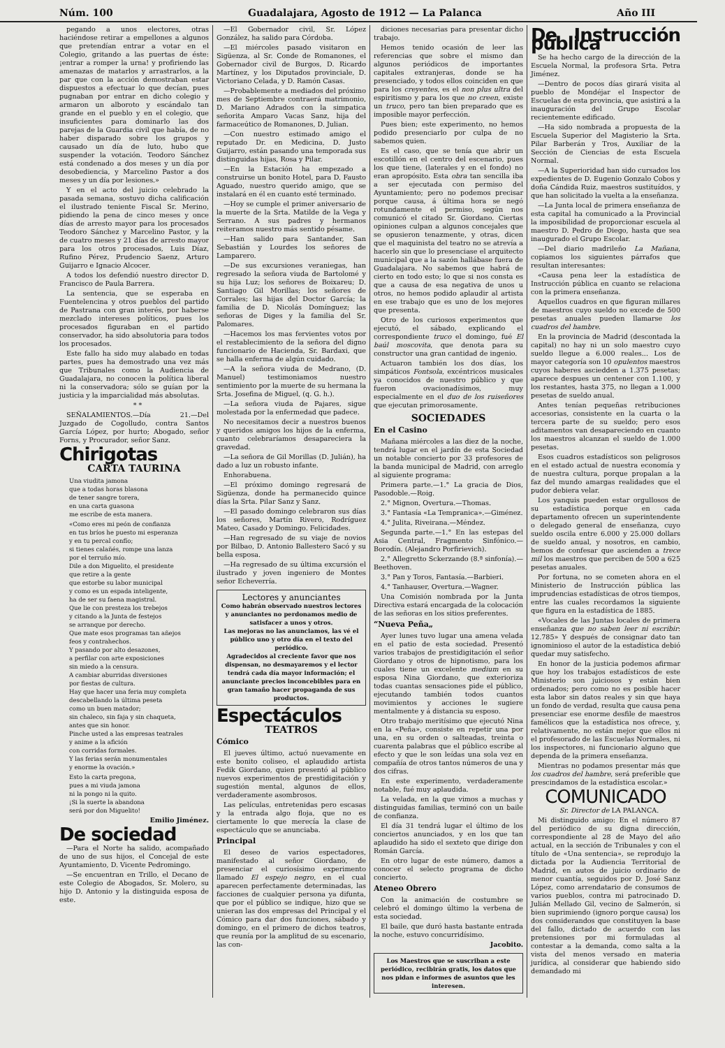Núm. 100 Guadalajara, Agosto de 1912 — La Palanca Año III
pegando a unos electores, otras haciéndose retirar a empellones a algunos que pretendían entrar a votar en el Colegio, gritando a las puertas de éste: ¡entrar a romper la urna! y profiriendo las amenazas de matarlos y arrastrarlos, a la par que con la acción demostraban estar dispuestos a efectuar lo que decían, pues pugnaban por entrar en dicho colegio y armaron un alboroto y escándalo tan grande en el pueblo y en el colegio, que insuficientes para dominarlo las dos parejas de la Guardia civil que había, de no haber disparado sobre los grupos y causado un día de luto, hubo que suspender la votación. Teodoro Sánchez está condenado a dos meses y un día por desobediencia, y Marcelino Pastor a dos meses y un día por lesiones.»
Y en el acto del juicio celebrado la pasada semana, sostuvo dicha calificación el ilustrado teniente Fiscal Sr. Merino, pidiendo la pena de cinco meses y once días de arresto mayor para los procesados Teodoro Sánchez y Marcelino Pastor, y la de cuatro meses y 21 días de arresto mayor para los otros procesados, Luis Díaz, Rufino Pérez, Prudencio Saenz, Arturo Guijarro e Ignacio Alcocer.
A todos los defendió nuestro director D. Francisco de Paula Barrera.
La sentencia, que se esperaba en Fuentelencina y otros pueblos del partido de Pastrana con gran interés, por haberse mezclado intereses políticos, pues los procesados figuraban en el partido conservador, ha sido absolutoria para todos los procesados.
Este fallo ha sido muy alabado en todas partes, pues ha demostrado una vez más que Tribunales como la Audiencia de Guadalajara, no conocen la política liberal ni la conservadora; sólo se guían por la justicia y la imparcialidad más absolutas.
* *
SEÑALAMIENTOS.—Día 21.—Del Juzgado de Cogolludo, contra Santos García López, por hurto; Abogado, señor Forns, y Procurador, señor Sanz.
Chirigotas
CARTA TAURINA
Una viudita jamona
que a todas horas blasona
de tener sangre torera,
en una carta guasona
me escribe de esta manera.
«Como eres mi peón de confianza
en tus bríos he puesto mi esperanza
y en tu percal confío;
si tienes calañés, rompe una lanza
por el terruño mío.
Dile a don Miguelito, el presidente
que retire a la gente
que estorbe su labor municipal
y como es un espada inteligente,
ha de ser su faena magistral.
Que lie con presteza los trebejos
y citando a la Junta de festejos
se arranque por derecho.
Que mate esos programas tan añejos
feos y contrahechos.
Y pasando por alto desazones,
a perfilar con arte exposiciones
sin miedo a la censura.
A cambiar aburridas diversiones
por fiestas de cultura.
Hay que hacer una feria muy completa
descabellando la última peseta
como un buen matador;
sin chaleco, sin faja y sin chaqueta,
antes que sin honor.
Pinche usted a las empresas teatrales
y anime a la afición
con corridas formales.
Y las ferias serán monumentales
y enorme la ovación.»
Esto la carta pregona,
pues a mi viuda jamona
ni la pongo ni la quito.
¡Si la suerte la abandona
será por don Miguelito!
Emilio Jiménez.
De sociedad
—Para el Norte ha salido, acompañado de uno de sus hijos, el Concejal de este Ayuntamiento, D. Vicente Pedromingo.
—Se encuentran en Trillo, el Decano de este Colegio de Abogados, Sr. Molero, su hijo D. Antonio y la distinguida esposa de este.
—El Gobernador civil, Sr. López González, ha salido para Córdoba.
—El miércoles pasado visitaron en Sigüenza, al Sr. Conde de Romanones, el Gobernador civil de Burgos, D. Ricardo Martínez, y los Diputados provinciale, D. Victoriano Celada, y D. Ramón Casas.
—Probablemente a mediados del próximo mes de Septiembre contraerá matrimonio, D. Mariano Adrados con la simpatica señorita Amparo Vacas Sanz, hija del farmaceútico de Romanones, D. Julian.
—Con nuestro estimado amigo el reputado Dr. en Medicina, D. Justo Guijarro, están pasando una temporada sus distinguidas hijas, Rosa y Pilar.
—En la Estación ha empezado a construirse un bonito Hotel, para D. Fausto Aguado, nuestro querido amigo, que se instalará en él en cuanto esté terminado.
—Hoy se cumple el primer aniversario de la muerte de la Srta. Matilde de la Vega y Serrano. A sus padres y hermanos reiteramos nuestro más sentido pésame.
—Han salido para Santander, San Sebastián y Lourdes los señores de Lamparero.
—De sus excursiones veraniegas, han regresado la señora viuda de Bartolomé y su hija Luz; los señores de Boixareu; D. Santiago Gil Morillas; los señores de Corrales; las hijas del Doctor García; la familia de D. Nicolás Domínguez; las señoras de Diges y la familia del Sr. Palomares.
—Hacemos los mas fervientes votos por el restablecimiento de la señora del digno funcionario de Hacienda, Sr. Bardaxi, que se halla enferma de algún cuidado.
—A la señora viuda de Medrano, (D. Manuel) testimoniamos nuestro sentimiento por la muerte de su hermana la Srta. Josefina de Miguel, (q. G. h.).
—La señora viuda de Pajares, sigue molestada por la enfermedad que padece.
No necesitamos decir a nuestros buenos y queridos amigos los hijos de la enferma, cuanto celebraríamos desapareciera la gravedad.
—La señora de Gil Morillas (D. Julián), ha dado a luz un robusto infante.
Enhorabuena.
—El próximo domingo regresará de Sigüenza, donde ha permanecido quince días la Srta. Pilar Sanz y Sanz.
—El pasado domingo celebraron sus días los señores, Martín Rivero, Rodríguez Mateo, Casado y Domingo. Felicidades.
—Han regresado de su viaje de novios por Bilbao, D. Antonio Ballestero Sacó y su bella esposa.
—Ha regresado de su última excursión el ilustrado y joven ingeniero de Montes señor Echeverría.
Lectores y anunciantes
Como habrán observado nuestros lectores y anunciantes no perdonamos medio de satisfacer a unos y otros.
Las mejoras no las anunciamos, las vé el público uno y otro día en el texto del periódico.
Agradecidos al creciente favor que nos dispensan, no desmayaremos y el lector tendrá cada día mayor información; el anunciante precios inconcebibles para en gran tamaño hacer propaganda de sus productos.
Espectáculos
TEATROS
Cómico
El jueves último, actuó nuevamente en este bonito coliseo, el aplaudido artista Fedik Giordano, quien presentó al público nuevos experimentos de prestidigitación y sugestión mental, algunos de ellos, verdaderamente asombrosos.
Las películas, entretenidas pero escasas y la entrada algo floja, que no es ciertamente lo que merecía la clase de espectáculo que se anunciaba.
Principal
El deseo de varios espectadores, manifestado al señor Giordano, de presenciar el curiosísimo experimento llamado El espejo negro, en el cual aparecen perfectamente determinadas, las facciones de cualquier persona ya difunta, que por el público se indique, hizo que se unieran las dos empresas del Principal y el Cómico para dar dos funciones, sábado y domingo, en el primero de dichos teatros, que reunía por la amplitud de su escenario, las con-
diciones necesarias para presentar dicho trabajo.
Hemos tenido ocasión de leer las referencias que sobre el mismo dan algunos periódicos de importantes capitales extranjeras, donde se ha presenciado, y todos ellos coinciden en que para los creyentes, es el non plus ultra del espiritismo y para los que no creen, existe un truco, pero tan bien preparado que es imposible mayor perfección.
Pues bien; este experimento, no hemos podido presenciarlo por culpa de no sabemos quien.
Es el caso, que se tenía que abrir un escotillón en el centro del escenario, pues los que tiene, (laterales y en el fondo) no eran apropósito. Esta obra tan sencilla iba a ser ejecutada con permiso del Ayuntamiento; pero no podemos precisar porque causa, á última hora se negó rotundamente el permiso, según nos comunicó el citado Sr. Giordano. Ciertas opiniones culpan a algunos concejales que se opusieron tenazmente, y otras, dicen que el maquinista del teatro no se atrevía a hacerlo sin que lo presenciase el arquitecto municipal que a la sazón hallábase fuera de Guadalajara. No sabemos que habrá de cierto en todo esto; lo que si nos consta es que a causa de esa negativa de unos u otros, no hemos podido aplaudir al artista en ese trabajo que es uno de los mejores que presenta.
Otro de los curiosos experimentos que ejecutó, el sábado, explicando el correspondiente truco el domingo, fué El baúl moscovita, que denota para su constructor una gran cantidad de ingenio.
Actuaron también los dos días, los simpáticos Fontsola, excéntricos musicales ya conocidos de nuestro público y que fueron ovacionadísimos, muy especialmente en el duo de los ruiseñores que ejecutan primorosamente.
SOCIEDADES
En el Casino
Mañana miércoles a las diez de la noche, tendrá lugar en el jardín de esta Sociedad un notable concierto por 33 profesores de la banda municipal de Madrid, con arreglo al siguiente programa:
Primera parte.—1.° La gracia de Dios, Pasodoble.—Roig.
2.° Mignon, Overtura.—Thomas.
3.° Fantasía «La Tempranica».—Giménez.
4.° Julita, Riveirana.—Méndez.
Segunda parte.—1.° En las estepas del Asia Central, Fragmento Sinfónico.—Borodín. (Alejandro Porfirievich).
2.° Allegretto Sckerzando (8.ª sinfonía).—Beethoven.
3.° Pan y Toros, Fantasía.—Barbieri.
4.° Tanhauser, Overtura.—Wagner.
Una Comisión nombrada por la Junta Directiva estará encargada de la colocación de las señoras en los sitios preferentes.
“Nueva Peña„
Ayer lunes tuvo lugar una amena velada en el patio de esta sociedad. Presentó varios trabajos de prestidigitación el señor Giordano y otros de hipnotismo, para los cuales tiene un excelente medium en su esposa Nina Giordano, que exterioriza todas cuantas sensaciones pide el público, ejecutando también todos cuantos movimientos y acciones le sugiere mentalmente y á distancia su esposo.
Otro trabajo meritísimo que ejecutó Nina en la «Peña», consiste en repetir una por una, en su orden o salteadas, treinta o cuarenta palabras que el público escribe al efecto y que le son leídas una sola vez en compañía de otros tantos números de una y dos cifras.
En este experimento, verdaderamente notable, fué muy aplaudida.
La velada, en la que vimos a muchas y distinguidas familias, terminó con un baile de confianza.
El día 31 tendrá lugar el último de los conciertos anunciados, y en los que tan aplaudido ha sido el sexteto que dirige don Román García.
En otro lugar de este número, damos a conocer el selecto programa de dicho concierto.
Ateneo Obrero
Con la animación de costumbre se celebró el domingo último la verbena de esta sociedad.
El baile, que duró hasta bastante entrada la noche, estuvo concurridísimo.
Jacobito.
Los Maestros que se suscriban a este periódico, recibirán gratis, los datos que nos pidan e informes de asuntos que les interesen.
De Instrucción pública
Se ha hecho cargo de la dirección de la Escuela Normal, la profesora Srta. Petra Jiménez.
—Dentro de pocos días girará visita al pueblo de Mondéjar el Inspector de Escuelas de esta provincia, que asistirá a la inauguración del Grupo Escolar recientemente edificado.
—Ha sido nombrada a propuesta de la Escuela Superior del Magisterio la Srta. Pilar Barberán y Tros, Auxiliar de la Sección de Ciencias de esta Escuela Normal.
—A la Superioridad han sido cursados los expedientes de D. Eugenio Gonzalo Cobos y doña Cándida Ruiz, maestros sustituídos, y que han solicitado la vuelta a la enseñanza.
—La Junta local de primera enseñanza de esta capital ha comunicado a la Provincial la imposibilidad de proporcionar escuela al maestro D. Pedro de Diego, hasta que sea inaugurado el Grupo Escolar.
—Del diario madrileño La Mañana, copiamos los siguientes párrafos que resultan interesantes:
«Causa pena leer la estadística de Instrucción pública en cuanto se relaciona con la primera enseñanza.
Aquellos cuadros en que figuran millares de maestros cuyo sueldo no excede de 500 pesetas anuales pueden llamarse los cuadros del hambre.
En la provincia de Madrid (descontada la capital) no hay ni un solo maestro cuyo sueldo llegue a 6.000 reales... Los de mayor categoría son 10 opulentos maestros cuyos haberes asciedden a 1.375 pesetas; aparece despues un centener con 1.100, y los restantes, hasta 375, no llegan a 1.000 pesetas de sueldo anual.
Antes tenían pequeñas retribuciones accesorias, consistente en la cuarta o la tercera parte de su sueldo; pero esos aditamentos van desapareciendo en cuanto los maestros alcanzan el sueldo de 1.000 pesetas.
Esos cuadros estadísticos son peligrosos en el estado actual de nuestra economía y de nuestra cultura, porque propalan a la faz del mundo amargas realidades que el pudor debiera velar.
Los yanquis pueden estar orgullosos de su estadística porque en cada departamento ofrecen un superintendente o delegado general de enseñanza, cuyo sueldo oscila entre 6.000 y 25.000 dollars de sueldo anual, y nosotros, en cambio, hemos de confesar que ascienden a trece mil los maestros que perciben de 500 a 625 pesetas anuales.
Por fortuna, no se cometen ahora en el Ministerio de Instrucción pública las imprudencias estadísticas de otros tiempos, entre las cuales recordamos la siguiente que figura en la estadística de 1885.
«Vocales de las Juntas locales de primera enseñanza que no saben leer ni escribir: 12.785» Y después de consignar dato tan ignominioso el autor de la estadística debió quedar muy satisfecho.
En honor de la justicia podemos afirmar que hoy los trabajos estadísticos de este Ministerio son juiciosos y están bien ordenados; pero como no es posible hacer esta labor sin datos reales y sin que haya un fondo de verdad, resulta que causa pena presenciar ese enorme desfile de maestros famélicos que la estadística nos ofrece, y, relativamente, no están mejor que ellos ni el profesorado de las Escuelas Normales, ni los inspectores, ni funcionario alguno que dependa de la primera enseñanza.
Mientras no podamos presentar más que los cuadros del hambre, será preferible que prescindamos de la estadística escolar.»
COMUNICADO
Sr. Director de LA PALANCA.
Mi distinguido amigo: En el número 87 del periódico de su digna dirección, correspondiente al 28 de Mayo del año actual, en la sección de Tribunales y con el título de «Una sentencia», se reprodujo la dictada por la Audiencia Territorial de Madrid, en autos de juicio ordinario de menor cuantía, seguidos por D. José Sanz López, como arrendatario de consumos de varios pueblos, contra mi patrocinado D. Julián Mellado Gil, vecino de Salmerón, si bien suprimiendo (ignoro porque causa) los dos considerandos que constituyen la base del fallo, dictado de acuerdo con las pretensiones por mi formuladas al contestar a la demanda, como salta a la vista del menos versado en materia jurídica, al considerar que habiendo sido demandado mi